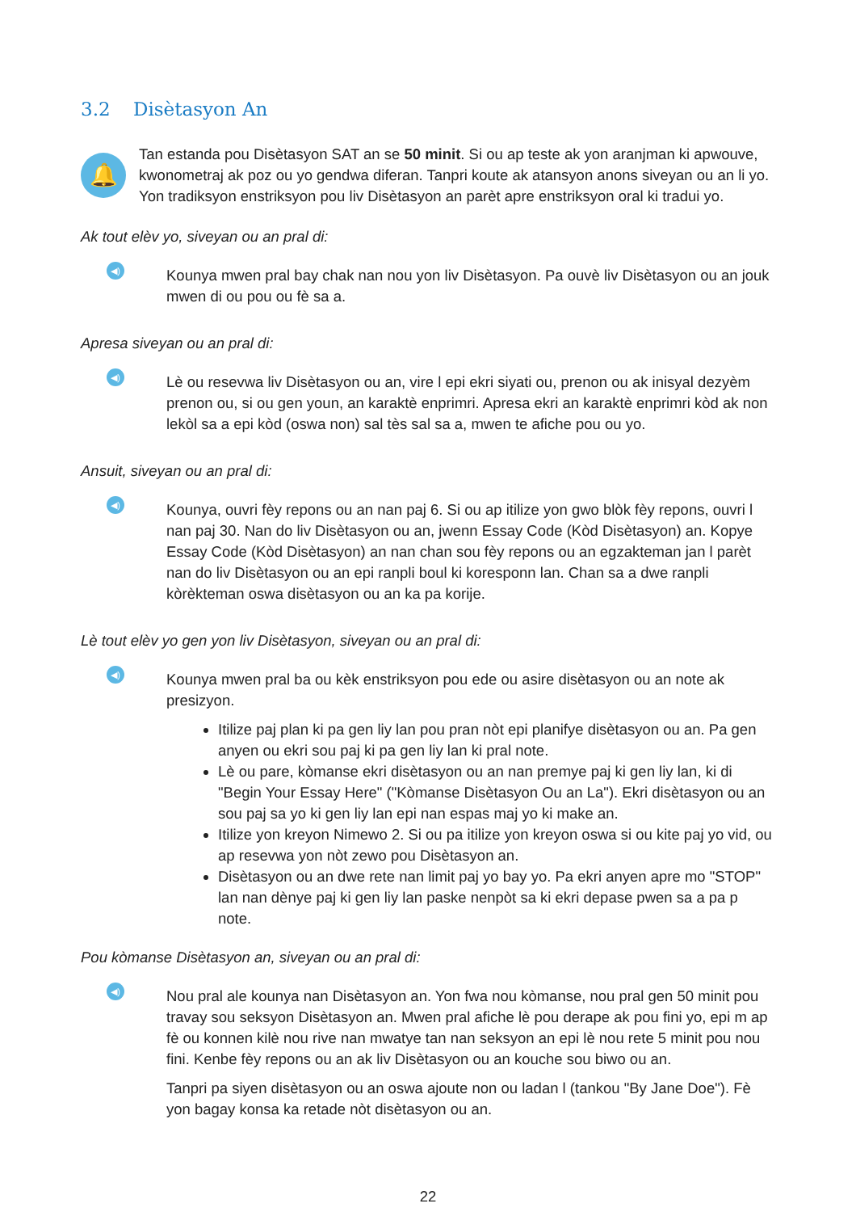3.2 Disètasyon An
🔔
Tan estanda pou Disètasyon SAT an se 50 minit. Si ou ap teste ak yon aranjman ki apwouve, kwonometraj ak poz ou yo gendwa diferan. Tanpri koute ak atansyon anons siveyan ou an li yo. Yon tradiksyon enstriksyon pou liv Disètasyon an parèt apre enstriksyon oral ki tradui yo.
Ak tout elèv yo, siveyan ou an pral di:
◀)
Kounya mwen pral bay chak nan nou yon liv Disètasyon. Pa ouvè liv Disètasyon ou an jouk mwen di ou pou ou fè sa a.
Apresa siveyan ou an pral di:
◀)
Lè ou resevwa liv Disètasyon ou an, vire l epi ekri siyati ou, prenon ou ak inisyal dezyèm prenon ou, si ou gen youn, an karaktè enprimri. Apresa ekri an karaktè enprimri kòd ak non lekòl sa a epi kòd (oswa non) sal tès sal sa a, mwen te afiche pou ou yo.
Ansuit, siveyan ou an pral di:
◀)
Kounya, ouvri fèy repons ou an nan paj 6. Si ou ap itilize yon gwo blòk fèy repons, ouvri l nan paj 30. Nan do liv Disètasyon ou an, jwenn Essay Code (Kòd Disètasyon) an. Kopye Essay Code (Kòd Disètasyon) an nan chan sou fèy repons ou an egzakteman jan l parèt nan do liv Disètasyon ou an epi ranpli boul ki koresponn lan. Chan sa a dwe ranpli kòrèkteman oswa disètasyon ou an ka pa korije.
Lè tout elèv yo gen yon liv Disètasyon, siveyan ou an pral di:
◀)
Kounya mwen pral ba ou kèk enstriksyon pou ede ou asire disètasyon ou an note ak presizyon.
Itilize paj plan ki pa gen liy lan pou pran nòt epi planifye disètasyon ou an. Pa gen anyen ou ekri sou paj ki pa gen liy lan ki pral note.
Lè ou pare, kòmanse ekri disètasyon ou an nan premye paj ki gen liy lan, ki di "Begin Your Essay Here" ("Kòmanse Disètasyon Ou an La"). Ekri disètasyon ou an sou paj sa yo ki gen liy lan epi nan espas maj yo ki make an.
Itilize yon kreyon Nimewo 2. Si ou pa itilize yon kreyon oswa si ou kite paj yo vid, ou ap resevwa yon nòt zewo pou Disètasyon an.
Disètasyon ou an dwe rete nan limit paj yo bay yo. Pa ekri anyen apre mo "STOP" lan nan dènye paj ki gen liy lan paske nenpòt sa ki ekri depase pwen sa a pa p note.
Pou kòmanse Disètasyon an, siveyan ou an pral di:
◀)
Nou pral ale kounya nan Disètasyon an. Yon fwa nou kòmanse, nou pral gen 50 minit pou travay sou seksyon Disètasyon an. Mwen pral afiche lè pou derape ak pou fini yo, epi m ap fè ou konnen kilè nou rive nan mwatye tan nan seksyon an epi lè nou rete 5 minit pou nou fini. Kenbe fèy repons ou an ak liv Disètasyon ou an kouche sou biwo ou an.
Tanpri pa siyen disètasyon ou an oswa ajoute non ou ladan l (tankou "By Jane Doe"). Fè yon bagay konsa ka retade nòt disètasyon ou an.
22